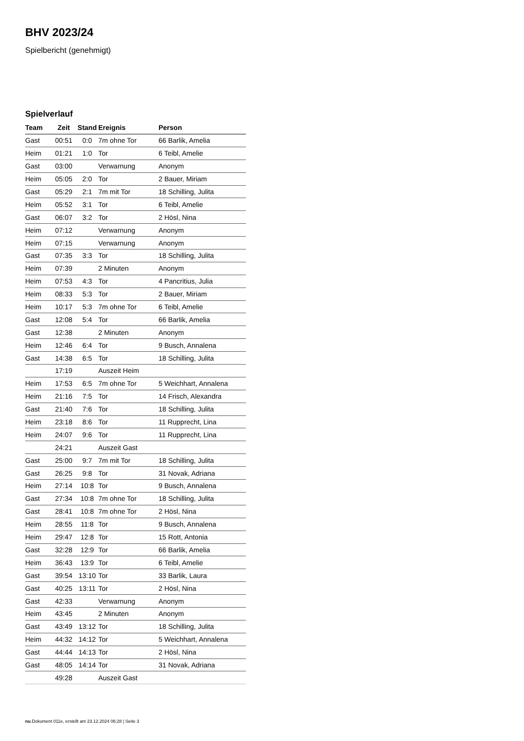BHV 2023/24
Spielbericht (genehmigt)
Spielverlauf
| Team | Zeit | Stand | Ereignis | Person |
| --- | --- | --- | --- | --- |
| Gast | 00:51 | 0:0 | 7m ohne Tor | 66 Barlik, Amelia |
| Heim | 01:21 | 1:0 | Tor | 6 Teibl, Amelie |
| Gast | 03:00 | | Verwarnung | Anonym |
| Heim | 05:05 | 2:0 | Tor | 2 Bauer, Miriam |
| Gast | 05:29 | 2:1 | 7m mit Tor | 18 Schilling, Julita |
| Heim | 05:52 | 3:1 | Tor | 6 Teibl, Amelie |
| Gast | 06:07 | 3:2 | Tor | 2 Hösl, Nina |
| Heim | 07:12 | | Verwarnung | Anonym |
| Heim | 07:15 | | Verwarnung | Anonym |
| Gast | 07:35 | 3:3 | Tor | 18 Schilling, Julita |
| Heim | 07:39 | | 2 Minuten | Anonym |
| Heim | 07:53 | 4:3 | Tor | 4 Pancritius, Julia |
| Heim | 08:33 | 5:3 | Tor | 2 Bauer, Miriam |
| Heim | 10:17 | 5:3 | 7m ohne Tor | 6 Teibl, Amelie |
| Gast | 12:08 | 5:4 | Tor | 66 Barlik, Amelia |
| Gast | 12:38 | | 2 Minuten | Anonym |
| Heim | 12:46 | 6:4 | Tor | 9 Busch, Annalena |
| Gast | 14:38 | 6:5 | Tor | 18 Schilling, Julita |
| | 17:19 | | Auszeit Heim | |
| Heim | 17:53 | 6:5 | 7m ohne Tor | 5 Weichhart, Annalena |
| Heim | 21:16 | 7:5 | Tor | 14 Frisch, Alexandra |
| Gast | 21:40 | 7:6 | Tor | 18 Schilling, Julita |
| Heim | 23:18 | 8:6 | Tor | 11 Rupprecht, Lina |
| Heim | 24:07 | 9:6 | Tor | 11 Rupprecht, Lina |
| | 24:21 | | Auszeit Gast | |
| Gast | 25:00 | 9:7 | 7m mit Tor | 18 Schilling, Julita |
| Gast | 26:25 | 9:8 | Tor | 31 Novak, Adriana |
| Heim | 27:14 | 10:8 | Tor | 9 Busch, Annalena |
| Gast | 27:34 | 10:8 | 7m ohne Tor | 18 Schilling, Julita |
| Gast | 28:41 | 10:8 | 7m ohne Tor | 2 Hösl, Nina |
| Heim | 28:55 | 11:8 | Tor | 9 Busch, Annalena |
| Heim | 29:47 | 12:8 | Tor | 15 Rott, Antonia |
| Gast | 32:28 | 12:9 | Tor | 66 Barlik, Amelia |
| Heim | 36:43 | 13:9 | Tor | 6 Teibl, Amelie |
| Gast | 39:54 | 13:10 | Tor | 33 Barlik, Laura |
| Gast | 40:25 | 13:11 | Tor | 2 Hösl, Nina |
| Gast | 42:33 | | Verwarnung | Anonym |
| Heim | 43:45 | | 2 Minuten | Anonym |
| Gast | 43:49 | 13:12 | Tor | 18 Schilling, Julita |
| Heim | 44:32 | 14:12 | Tor | 5 Weichhart, Annalena |
| Gast | 44:44 | 14:13 | Tor | 2 Hösl, Nina |
| Gast | 48:05 | 14:14 | Tor | 31 Novak, Adriana |
| | 49:28 | | Auszeit Gast | |
nu.Dokument 011e, erstellt am 23.12.2024 06:28 | Seite 3